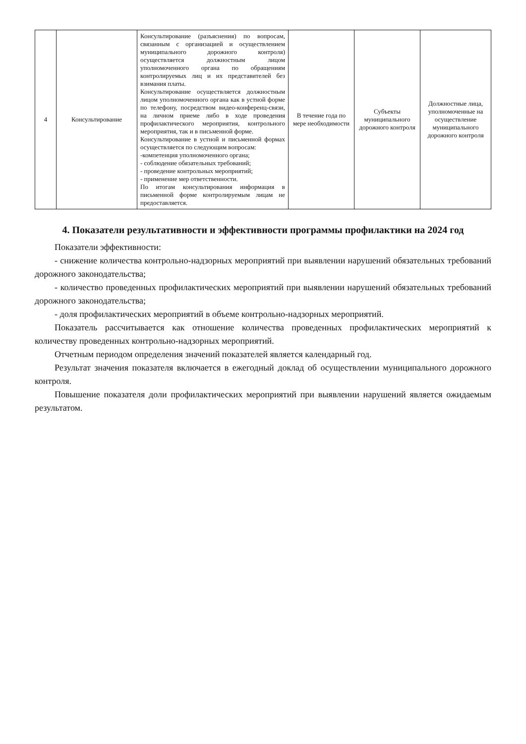| 4 | Консультирование | Консультирование (разъяснения) по вопросам, связанным с организацией и осуществлением муниципального дорожного контроля) осуществляется должностным лицом уполномоченного органа по обращениям контролируемых лиц и их представителей без взимания платы. Консультирование осуществляется должностным лицом уполномоченного органа как в устной форме по телефону, посредством видео-конференц-связи, на личном приеме либо в ходе проведения профилактического мероприятия, контрольного мероприятия, так и в письменной форме. Консультирование в устной и письменной формах осуществляется по следующим вопросам: -компетенция уполномоченного органа; - соблюдение обязательных требований; - проведение контрольных мероприятий; - применение мер ответственности. По итогам консультирования информация в письменной форме контролируемым лицам не предоставляется. | В течение года по мере необходимости | Субъекты муниципального дорожного контроля | Должностные лица, уполномоченные на осуществление муниципального дорожного контроля |
4. Показатели результативности и эффективности программы профилактики на 2024 год
Показатели эффективности:
- снижение количества контрольно-надзорных мероприятий при выявлении нарушений обязательных требований дорожного законодательства;
- количество проведенных профилактических мероприятий при выявлении нарушений обязательных требований дорожного законодательства;
- доля профилактических мероприятий в объеме контрольно-надзорных мероприятий.
Показатель рассчитывается как отношение количества проведенных профилактических мероприятий к количеству проведенных контрольно-надзорных мероприятий.
Отчетным периодом определения значений показателей является календарный год.
Результат значения показателя включается в ежегодный доклад об осуществлении муниципального дорожного контроля.
Повышение показателя доли профилактических мероприятий при выявлении нарушений является ожидаемым результатом.